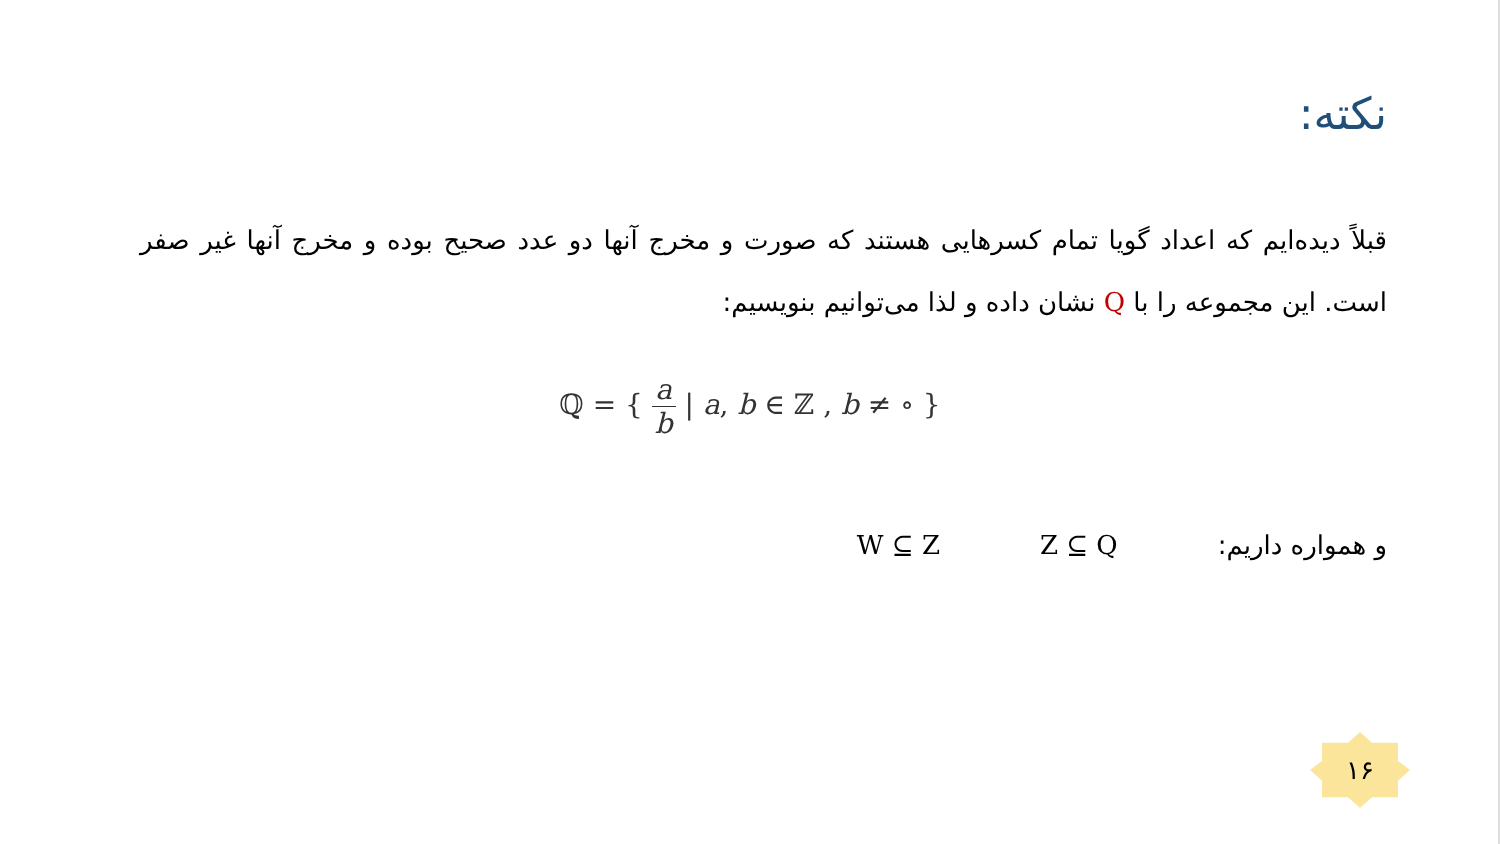نکته:
قبلاً دیده‌ایم که اعداد گویا تمام کسرهایی هستند که صورت و مخرج آنها دو عدد صحیح بوده و مخرج آنها غیر صفر است. این مجموعه را با Q نشان داده و لذا می‌توانیم بنویسیم:
ℚ = { a b | a, b ∈ ℤ , b ≠ ∘ }
و همواره داریم: Z ⊆ Q W ⊆ Z
۱۶